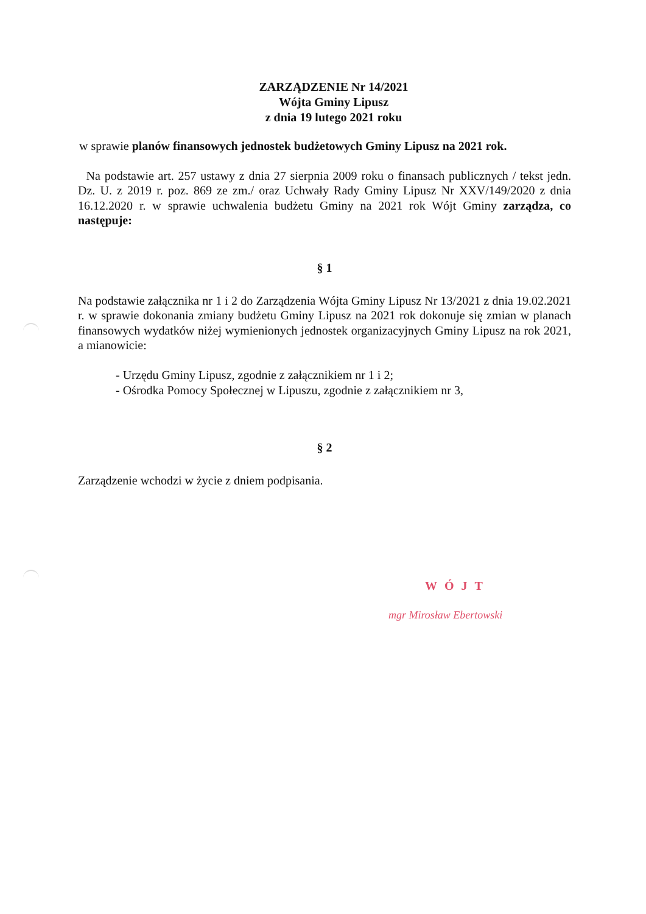ZARZĄDZENIE Nr 14/2021
Wójta Gminy Lipusz
z dnia 19 lutego 2021 roku
w sprawie planów finansowych jednostek budżetowych Gminy Lipusz na 2021 rok.
Na podstawie art. 257 ustawy z dnia 27 sierpnia 2009 roku o finansach publicznych / tekst jedn. Dz. U. z 2019 r. poz. 869 ze zm./ oraz Uchwały Rady Gminy Lipusz Nr XXV/149/2020 z dnia 16.12.2020 r. w sprawie uchwalenia budżetu Gminy na 2021 rok Wójt Gminy zarządza, co następuje:
§ 1
Na podstawie załącznika nr 1 i 2 do Zarządzenia Wójta Gminy Lipusz Nr 13/2021 z dnia 19.02.2021 r. w sprawie dokonania zmiany budżetu Gminy Lipusz na 2021 rok dokonuje się zmian w planach finansowych wydatków niżej wymienionych jednostek organizacyjnych Gminy Lipusz na rok 2021, a mianowicie:
- Urzędu Gminy Lipusz, zgodnie z załącznikiem nr 1 i 2;
- Ośrodka Pomocy Społecznej w Lipuszu, zgodnie z załącznikiem nr 3,
§ 2
Zarządzenie wchodzi w życie z dniem podpisania.
WÓJT
mgr Mirosław Ebertowski